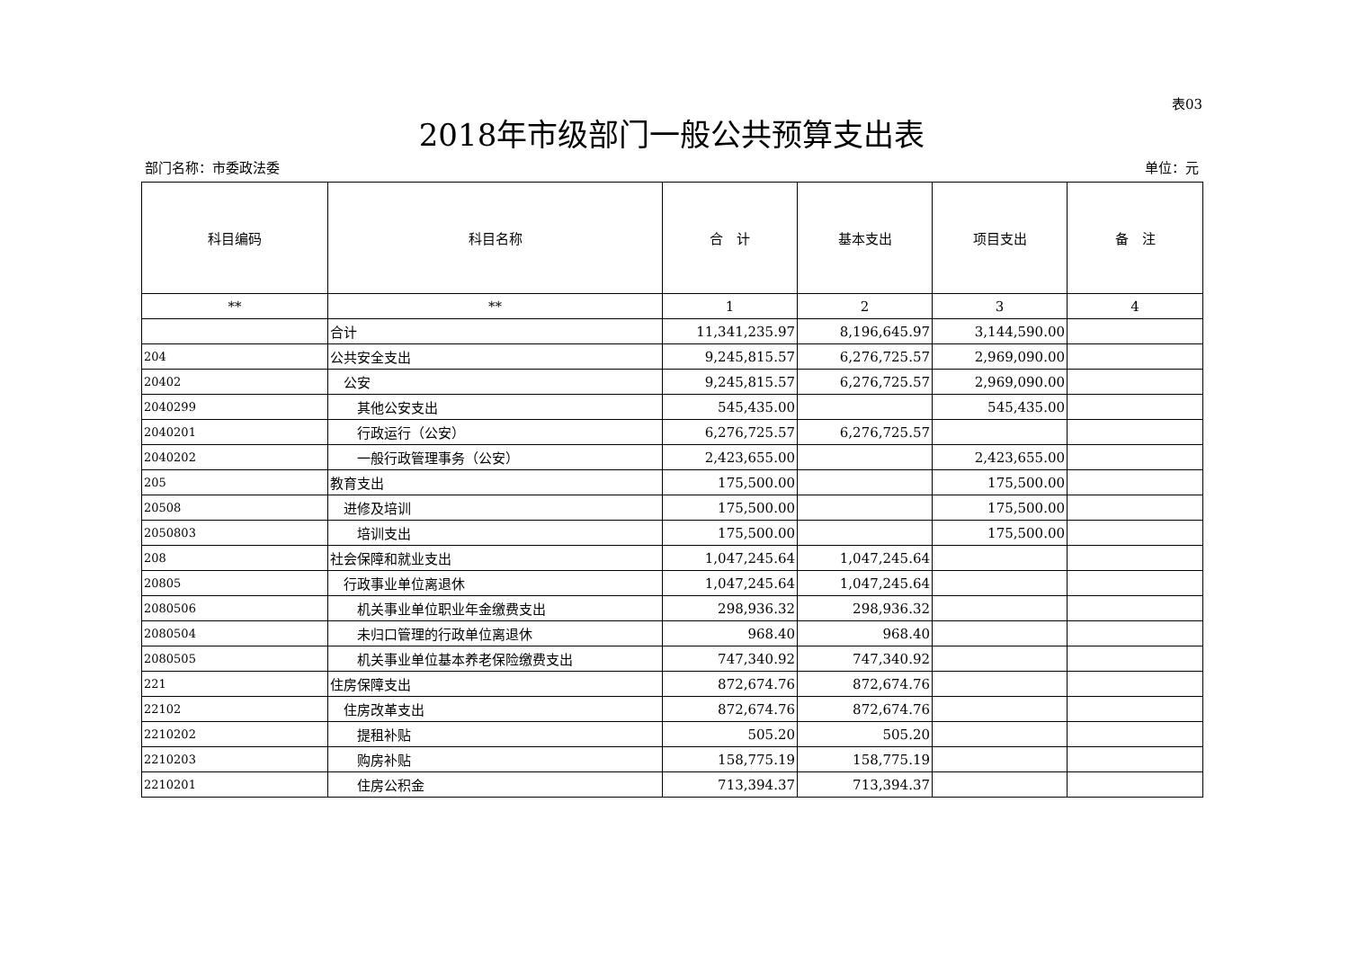表03
2018年市级部门一般公共预算支出表
部门名称：市委政法委 单位：元
| 科目编码 | 科目名称 | 合 计 | 基本支出 | 项目支出 | 备 注 |
| --- | --- | --- | --- | --- | --- |
| ** | ** | 1 | 2 | 3 | 4 |
| | 合计 | 11,341,235.97 | 8,196,645.97 | 3,144,590.00 | |
| 204 | 公共安全支出 | 9,245,815.57 | 6,276,725.57 | 2,969,090.00 | |
| 20402 | 公安 | 9,245,815.57 | 6,276,725.57 | 2,969,090.00 | |
| 2040299 | 其他公安支出 | 545,435.00 | | 545,435.00 | |
| 2040201 | 行政运行（公安） | 6,276,725.57 | 6,276,725.57 | | |
| 2040202 | 一般行政管理事务（公安） | 2,423,655.00 | | 2,423,655.00 | |
| 205 | 教育支出 | 175,500.00 | | 175,500.00 | |
| 20508 | 进修及培训 | 175,500.00 | | 175,500.00 | |
| 2050803 | 培训支出 | 175,500.00 | | 175,500.00 | |
| 208 | 社会保障和就业支出 | 1,047,245.64 | 1,047,245.64 | | |
| 20805 | 行政事业单位离退休 | 1,047,245.64 | 1,047,245.64 | | |
| 2080506 | 机关事业单位职业年金缴费支出 | 298,936.32 | 298,936.32 | | |
| 2080504 | 未归口管理的行政单位离退休 | 968.40 | 968.40 | | |
| 2080505 | 机关事业单位基本养老保险缴费支出 | 747,340.92 | 747,340.92 | | |
| 221 | 住房保障支出 | 872,674.76 | 872,674.76 | | |
| 22102 | 住房改革支出 | 872,674.76 | 872,674.76 | | |
| 2210202 | 提租补贴 | 505.20 | 505.20 | | |
| 2210203 | 购房补贴 | 158,775.19 | 158,775.19 | | |
| 2210201 | 住房公积金 | 713,394.37 | 713,394.37 | | |